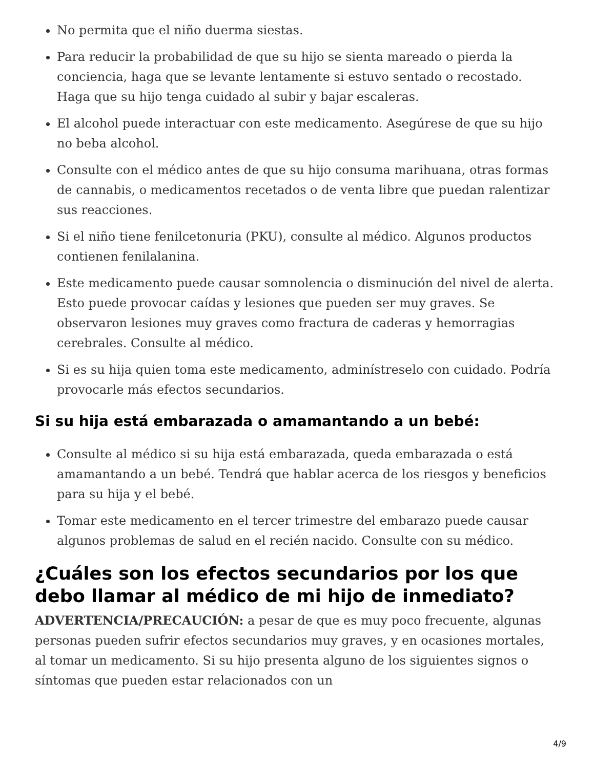No permita que el niño duerma siestas.
Para reducir la probabilidad de que su hijo se sienta mareado o pierda la conciencia, haga que se levante lentamente si estuvo sentado o recostado. Haga que su hijo tenga cuidado al subir y bajar escaleras.
El alcohol puede interactuar con este medicamento. Asegúrese de que su hijo no beba alcohol.
Consulte con el médico antes de que su hijo consuma marihuana, otras formas de cannabis, o medicamentos recetados o de venta libre que puedan ralentizar sus reacciones.
Si el niño tiene fenilcetonuria (PKU), consulte al médico. Algunos productos contienen fenilalanina.
Este medicamento puede causar somnolencia o disminución del nivel de alerta. Esto puede provocar caídas y lesiones que pueden ser muy graves. Se observaron lesiones muy graves como fractura de caderas y hemorragias cerebrales. Consulte al médico.
Si es su hija quien toma este medicamento, adminístreselo con cuidado. Podría provocarle más efectos secundarios.
Si su hija está embarazada o amamantando a un bebé:
Consulte al médico si su hija está embarazada, queda embarazada o está amamantando a un bebé. Tendrá que hablar acerca de los riesgos y beneficios para su hija y el bebé.
Tomar este medicamento en el tercer trimestre del embarazo puede causar algunos problemas de salud en el recién nacido. Consulte con su médico.
¿Cuáles son los efectos secundarios por los que debo llamar al médico de mi hijo de inmediato?
ADVERTENCIA/PRECAUCIÓN: a pesar de que es muy poco frecuente, algunas personas pueden sufrir efectos secundarios muy graves, y en ocasiones mortales, al tomar un medicamento. Si su hijo presenta alguno de los siguientes signos o síntomas que pueden estar relacionados con un
4/9